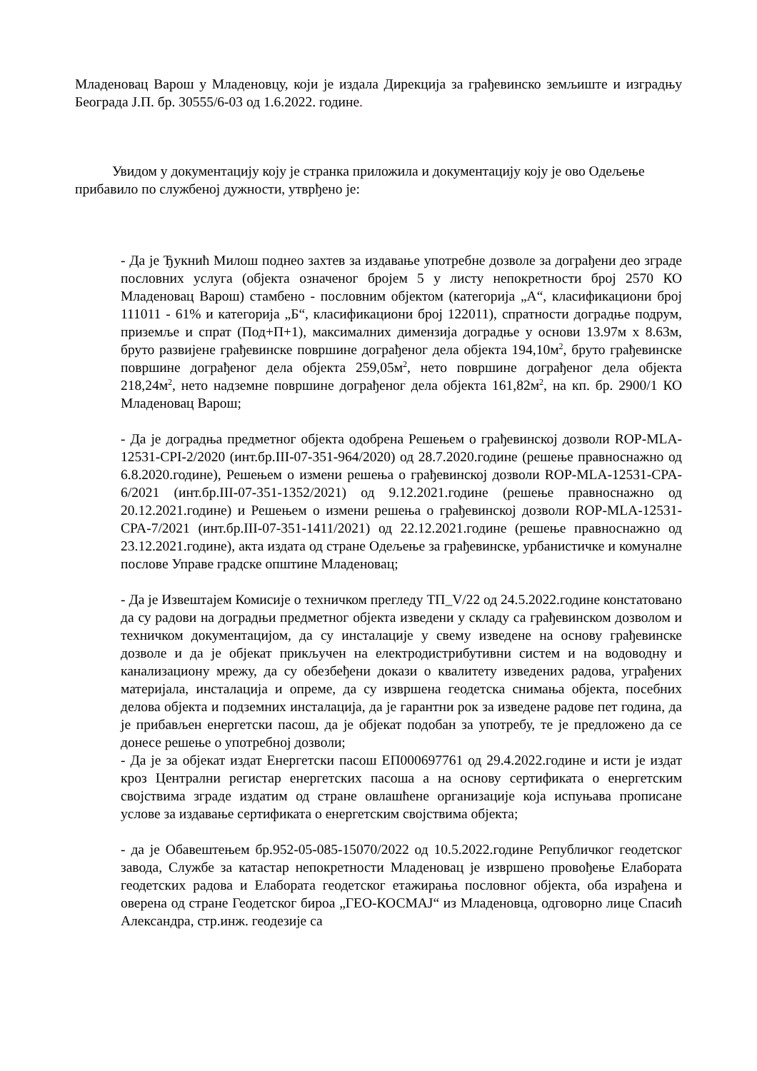Младеновац Варош у Младеновцу, који је издала Дирекција за грађевинско земљиште и изградњу Београда Ј.П. бр. 30555/6-03 од 1.6.2022. године.
Увидом у документацију коју је странка приложила и документацију коју је ово Одељење прибавило по службеној дужности, утврђено је:
- Да је Ђукнић Милош поднео захтев за издавање употребне дозволе за дограђени део зграде пословних услуга (објекта означеног бројем 5 у листу непокретности број 2570 КО Младеновац Варош) стамбено - пословним објектом (категорија „А“, класификациони број 111011 - 61% и категорија „Б“, класификациони број 122011), спратности доградње подрум, приземље и спрат (Под+П+1), максималних димензија доградње у основи 13.97м x 8.63м, бруто развијене грађевинске површине дограђеног дела објекта 194,10м<sup>2</sup>, бруто грађевинске површине дограђеног дела објекта 259,05м<sup>2</sup>, нето површине дограђеног дела објекта 218,24м<sup>2</sup>, нето надземне површине дограђеног дела објекта 161,82м<sup>2</sup>, на кп. бр. 2900/1 КО Младеновац Варош;
- Да је доградња предметног објекта одобрена Решењем о грађевинској дозволи ROP-MLA-12531-CPI-2/2020 (инт.бр.III-07-351-964/2020) од 28.7.2020.године (решење правноснажно од 6.8.2020.године), Решењем о измени решења о грађевинској дозволи ROP-MLA-12531-CPA-6/2021 (инт.бр.III-07-351-1352/2021) од 9.12.2021.године (решење правноснажно од 20.12.2021.године) и Решењем о измени решења о грађевинској дозволи ROP-MLA-12531-CPA-7/2021 (инт.бр.III-07-351-1411/2021) од 22.12.2021.године (решење правноснажно од 23.12.2021.године), акта издата од стране Одељење за грађевинске, урбанистичке и комуналне послове Управе градске општине Младеновац;
- Да је Извештајем Комисије о техничком прегледу ТП_V/22 од 24.5.2022.године констатовано да су радови на доградњи предметног објекта изведени у складу са грађевинском дозволом и техничком документацијом, да су инсталације у свему изведене на основу грађевинске дозволе и да је објекат прикључен на електродистрибутивни систем и на водоводну и канализациону мрежу, да су обезбеђени докази о квалитету изведених радова, уграђених материјала, инсталација и опреме, да су извршена геодетска снимања објекта, посебних делова објекта и подземних инсталација, да је гарантни рок за изведене радове пет година, да је прибављен енергетски пасош, да је објекат подобан за употребу, те је предложено да се донесе решење о употребној дозволи;
- Да је за објекат издат Енергетски пасош ЕП000697761 од 29.4.2022.године и исти је издат кроз Централни регистар енергетских пасоша а на основу сертификата о енергетским својствима зграде издатим од стране овлашћене организације која испуњава прописане услове за издавање сертификата о енергетским својствима објекта;
- да је Обавештењем бр.952-05-085-15070/2022 од 10.5.2022.године Републичког геодетског завода, Службе за катастар непокретности Младеновац је извршено провођење Елабората геодетских радова и Елабората геодетског етажирања пословног објекта, оба израђена и оверена од стране Геодетског бироа „ГЕО-КОСМАЈ“ из Младеновца, одговорно лице Спасић Александра, стр.инж. геодезије са